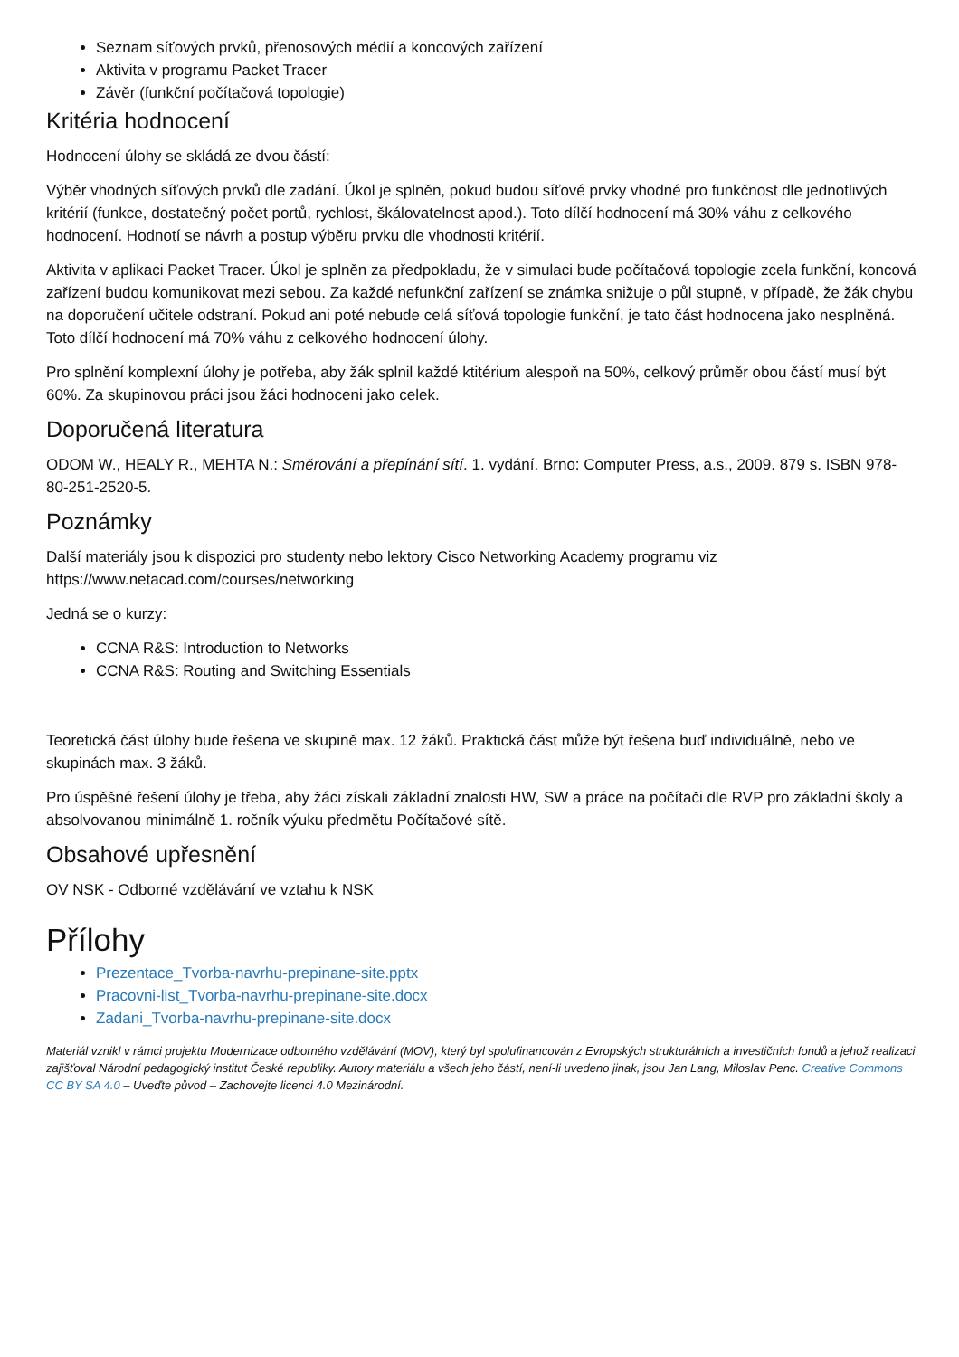Seznam síťových prvků, přenosových médií a koncových zařízení
Aktivita v programu Packet Tracer
Závěr (funkční počítačová topologie)
Kritéria hodnocení
Hodnocení úlohy se skládá ze dvou částí:
Výběr vhodných síťových prvků dle zadání. Úkol je splněn, pokud budou síťové prvky vhodné pro funkčnost dle jednotlivých kritérií (funkce, dostatečný počet portů, rychlost, škálovatelnost apod.). Toto dílčí hodnocení má 30% váhu z celkového hodnocení. Hodnotí se návrh a postup výběru prvku dle vhodnosti kritérií.
Aktivita v aplikaci Packet Tracer. Úkol je splněn za předpokladu, že v simulaci bude počítačová topologie zcela funkční, koncová zařízení budou komunikovat mezi sebou. Za každé nefunkční zařízení se známka snižuje o půl stupně, v případě, že žák chybu na doporučení učitele odstraní. Pokud ani poté nebude celá síťová topologie funkční, je tato část hodnocena jako nesplněná. Toto dílčí hodnocení má 70% váhu z celkového hodnocení úlohy.
Pro splnění komplexní úlohy je potřeba, aby žák splnil každé ktitérium alespoň na 50%, celkový průměr obou částí musí být 60%. Za skupinovou práci jsou žáci hodnoceni jako celek.
Doporučená literatura
ODOM W., HEALY R., MEHTA N.: Směrování a přepínání sítí. 1. vydání. Brno: Computer Press, a.s., 2009. 879 s. ISBN 978-80-251-2520-5.
Poznámky
Další materiály jsou k dispozici pro studenty nebo lektory Cisco Networking Academy programu viz https://www.netacad.com/courses/networking
Jedná se o kurzy:
CCNA R&S: Introduction to Networks
CCNA R&S: Routing and Switching Essentials
Teoretická část úlohy bude řešena ve skupině max. 12 žáků. Praktická část může být řešena buď individuálně, nebo ve skupinách max. 3 žáků.
Pro úspěšné řešení úlohy je třeba, aby žáci získali základní znalosti HW, SW a práce na počítači dle RVP pro základní školy a absolvovanou minimálně 1. ročník výuku předmětu Počítačové sítě.
Obsahové upřesnění
OV NSK - Odborné vzdělávání ve vztahu k NSK
Přílohy
Prezentace_Tvorba-navrhu-prepinane-site.pptx
Pracovni-list_Tvorba-navrhu-prepinane-site.docx
Zadani_Tvorba-navrhu-prepinane-site.docx
Materiál vznikl v rámci projektu Modernizace odborného vzdělávání (MOV), který byl spolufinancován z Evropských strukturálních a investičních fondů a jehož realizaci zajišťoval Národní pedagogický institut České republiky. Autory materiálu a všech jeho částí, není-li uvedeno jinak, jsou Jan Lang, Miloslav Penc. Creative Commons CC BY SA 4.0 – Uveďte původ – Zachovejte licenci 4.0 Mezinárodní.